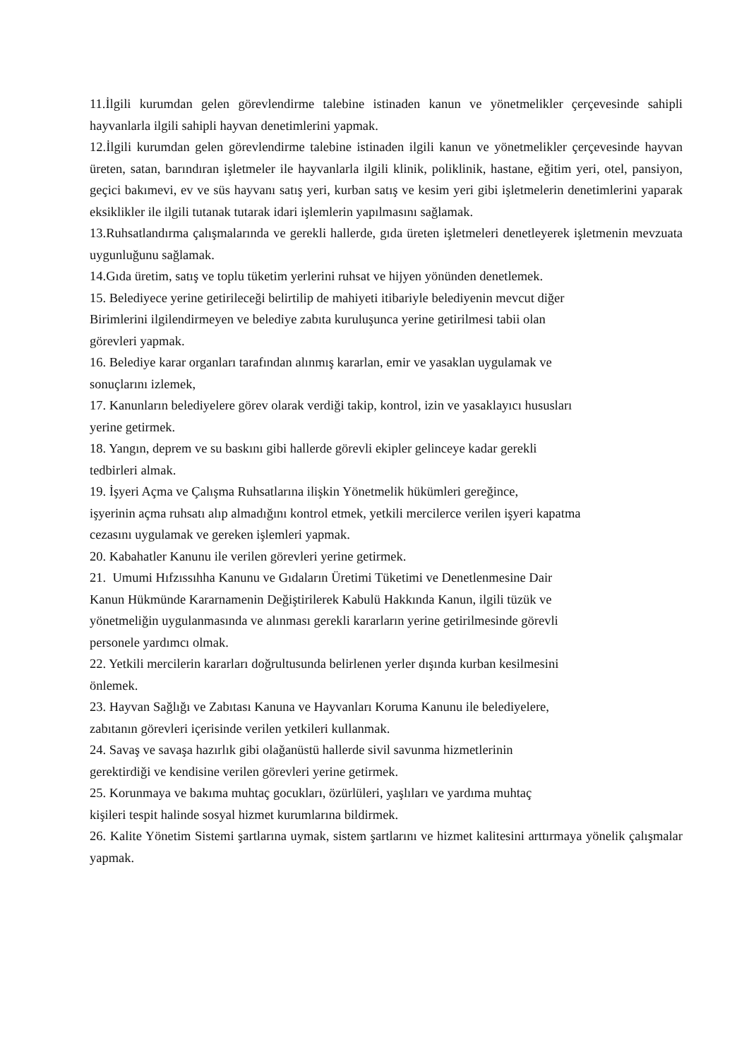11.İlgili kurumdan gelen görevlendirme talebine istinaden kanun ve yönetmelikler çerçevesinde sahipli hayvanlarla ilgili sahipli hayvan denetimlerini yapmak.
12.İlgili kurumdan gelen görevlendirme talebine istinaden ilgili kanun ve yönetmelikler çerçevesinde hayvan üreten, satan, barındıran işletmeler ile hayvanlarla ilgili klinik, poliklinik, hastane, eğitim yeri, otel, pansiyon, geçici bakımevi, ev ve süs hayvanı satış yeri, kurban satış ve kesim yeri gibi işletmelerin denetimlerini yaparak eksiklikler ile ilgili tutanak tutarak idari işlemlerin yapılmasını sağlamak.
13.Ruhsatlandırma çalışmalarında ve gerekli hallerde, gıda üreten işletmeleri denetleyerek işletmenin mevzuata uygunluğunu sağlamak.
14.Gıda üretim, satış ve toplu tüketim yerlerini ruhsat ve hijyen yönünden denetlemek.
15. Belediyece yerine getirileceği belirtilip de mahiyeti itibariyle belediyenin mevcut diğer
Birimlerini ilgilendirmeyen ve belediye zabıta kuruluşunca yerine getirilmesi tabii olan
görevleri yapmak.
16. Belediye karar organları tarafından alınmış kararlan, emir ve yasaklan uygulamak ve
sonuçlarını izlemek,
17. Kanunların belediyelere görev olarak verdiği takip, kontrol, izin ve yasaklayıcı hususları
yerine getirmek.
18. Yangın, deprem ve su baskını gibi hallerde görevli ekipler gelinceye kadar gerekli
tedbirleri almak.
19. İşyeri Açma ve Çalışma Ruhsatlarına ilişkin Yönetmelik hükümleri gereğince,
işyerinin açma ruhsatı alıp almadığını kontrol etmek, yetkili mercilerce verilen işyeri kapatma
cezasını uygulamak ve gereken işlemleri yapmak.
20. Kabahatler Kanunu ile verilen görevleri yerine getirmek.
21. Umumi Hıfzıssıhha Kanunu ve Gıdaların Üretimi Tüketimi ve Denetlenmesine Dair
Kanun Hükmünde Kararnamenin Değiştirilerek Kabulü Hakkında Kanun, ilgili tüzük ve
yönetmeliğin uygulanmasında ve alınması gerekli kararların yerine getirilmesinde görevli
personele yardımcı olmak.
22. Yetkili mercilerin kararları doğrultusunda belirlenen yerler dışında kurban kesilmesini
önlemek.
23. Hayvan Sağlığı ve Zabıtası Kanuna ve Hayvanları Koruma Kanunu ile belediyelere,
zabıtanın görevleri içerisinde verilen yetkileri kullanmak.
24. Savaş ve savaşa hazırlık gibi olağanüstü hallerde sivil savunma hizmetlerinin
gerektirdiği ve kendisine verilen görevleri yerine getirmek.
25. Korunmaya ve bakıma muhtaç gocukları, özürlüleri, yaşlıları ve yardıma muhtaç
kişileri tespit halinde sosyal hizmet kurumlarına bildirmek.
26. Kalite Yönetim Sistemi şartlarına uymak, sistem şartlarını ve hizmet kalitesini arttırmaya yönelik çalışmalar yapmak.